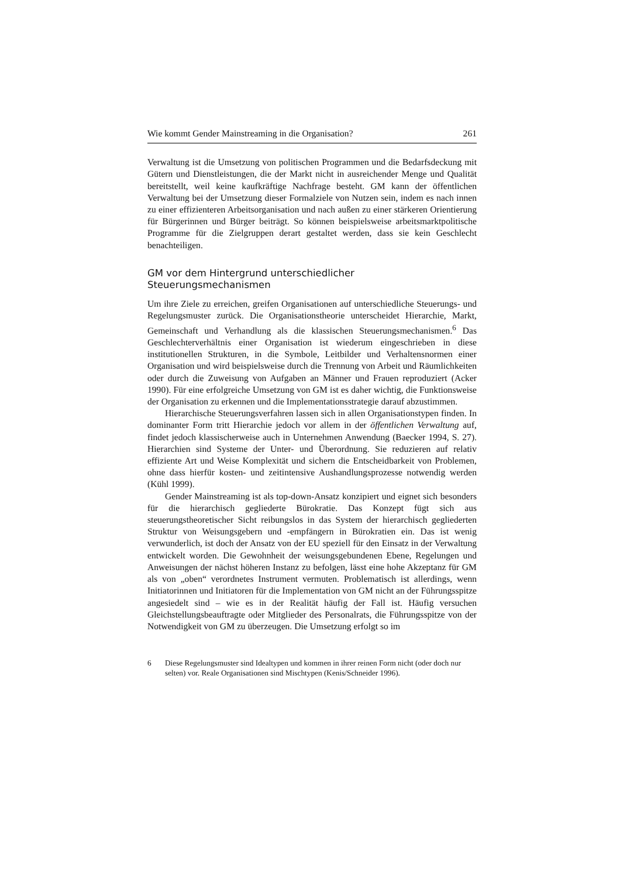Wie kommt Gender Mainstreaming in die Organisation? 261
Verwaltung ist die Umsetzung von politischen Programmen und die Bedarfsdeckung mit Gütern und Dienstleistungen, die der Markt nicht in ausreichender Menge und Qualität bereitstellt, weil keine kaufkräftige Nachfrage besteht. GM kann der öffentlichen Verwaltung bei der Umsetzung dieser Formalziele von Nutzen sein, indem es nach innen zu einer effizienteren Arbeitsorganisation und nach außen zu einer stärkeren Orientierung für Bürgerinnen und Bürger beiträgt. So können beispielsweise arbeitsmarktpolitische Programme für die Zielgruppen derart gestaltet werden, dass sie kein Geschlecht benachteiligen.
GM vor dem Hintergrund unterschiedlicher Steuerungsmechanismen
Um ihre Ziele zu erreichen, greifen Organisationen auf unterschiedliche Steuerungs- und Regelungsmuster zurück. Die Organisationstheorie unterscheidet Hierarchie, Markt, Gemeinschaft und Verhandlung als die klassischen Steuerungsmechanismen.<sup>6</sup> Das Geschlechterverhältnis einer Organisation ist wiederum eingeschrieben in diese institutionellen Strukturen, in die Symbole, Leitbilder und Verhaltensnormen einer Organisation und wird beispielsweise durch die Trennung von Arbeit und Räumlichkeiten oder durch die Zuweisung von Aufgaben an Männer und Frauen reproduziert (Acker 1990). Für eine erfolgreiche Umsetzung von GM ist es daher wichtig, die Funktionsweise der Organisation zu erkennen und die Implementationsstrategie darauf abzustimmen.
Hierarchische Steuerungsverfahren lassen sich in allen Organisationstypen finden. In dominanter Form tritt Hierarchie jedoch vor allem in der öffentlichen Verwaltung auf, findet jedoch klassischerweise auch in Unternehmen Anwendung (Baecker 1994, S. 27). Hierarchien sind Systeme der Unter- und Überordnung. Sie reduzieren auf relativ effiziente Art und Weise Komplexität und sichern die Entscheidbarkeit von Problemen, ohne dass hierfür kosten- und zeitintensive Aushandlungsprozesse notwendig werden (Kühl 1999).
Gender Mainstreaming ist als top-down-Ansatz konzipiert und eignet sich besonders für die hierarchisch gegliederte Bürokratie. Das Konzept fügt sich aus steuerungstheoretischer Sicht reibungslos in das System der hierarchisch gegliederten Struktur von Weisungsgebern und -empfängern in Bürokratien ein. Das ist wenig verwunderlich, ist doch der Ansatz von der EU speziell für den Einsatz in der Verwaltung entwickelt worden. Die Gewohnheit der weisungsgebundenen Ebene, Regelungen und Anweisungen der nächst höheren Instanz zu befolgen, lässt eine hohe Akzeptanz für GM als von „oben“ verordnetes Instrument vermuten. Problematisch ist allerdings, wenn Initiatorinnen und Initiatoren für die Implementation von GM nicht an der Führungsspitze angesiedelt sind – wie es in der Realität häufig der Fall ist. Häufig versuchen Gleichstellungsbeauftragte oder Mitglieder des Personalrats, die Führungsspitze von der Notwendigkeit von GM zu überzeugen. Die Umsetzung erfolgt so im
6 Diese Regelungsmuster sind Idealtypen und kommen in ihrer reinen Form nicht (oder doch nur selten) vor. Reale Organisationen sind Mischtypen (Kenis/Schneider 1996).